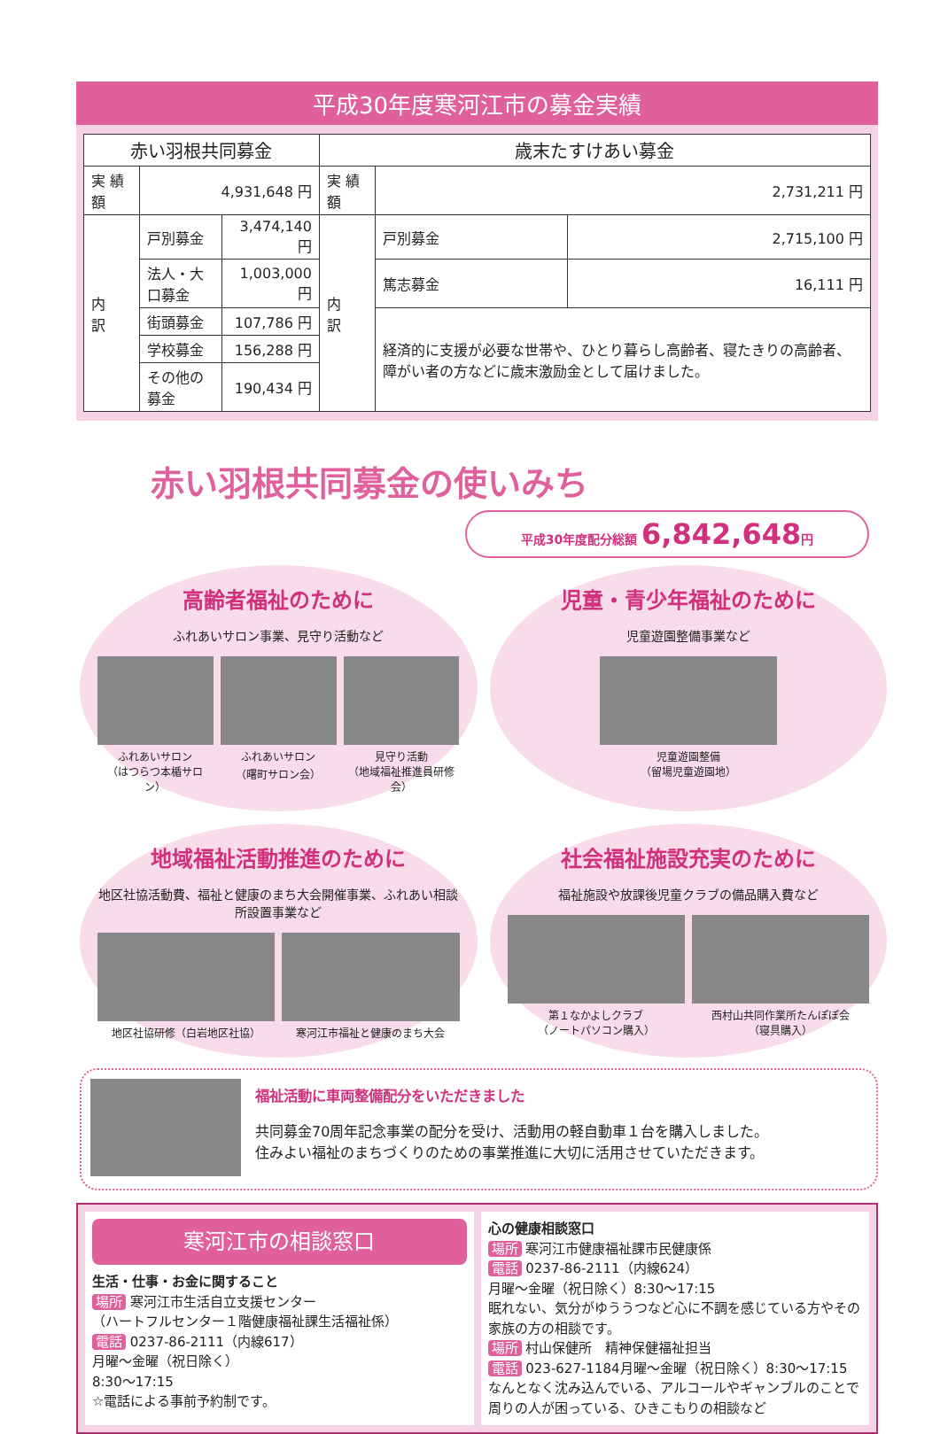平成30年度寒河江市の募金実績
| 赤い羽根共同募金 | | | 歳末たすけあい募金 | | |
| --- | --- | --- | --- | --- | --- |
| 実 績 額 | 4,931,648 円 | | 実 績 額 | 2,731,211 円 | |
| 内 訳 | 戸別募金 | 3,474,140 円 | 内 訳 | 戸別募金 | 2,715,100 円 |
| | 法人・大口募金 | 1,003,000 円 | | 篤志募金 | 16,111 円 |
| | 街頭募金 | 107,786 円 | | 経済的に支援が必要な世帯や、ひとり暮らし高齢者、寝たきりの高齢者、障がい者の方などに歳末激励金として届けました。 | |
| | 学校募金 | 156,288 円 | | | |
| | その他の募金 | 190,434 円 | | | |
赤い羽根共同募金の使いみち
平成30年度配分総額 6,842,648円
高齢者福祉のために
ふれあいサロン事業、見守り活動など
ふれあいサロン
（はつらつ本楯サロン）
ふれあいサロン
（曙町サロン会）
見守り活動
（地域福祉推進員研修会）
児童・青少年福祉のために
児童遊園整備事業など
児童遊園整備
（留場児童遊園地）
地域福祉活動推進のために
地区社協活動費、福祉と健康のまち大会開催事業、ふれあい相談所設置事業など
地区社協研修（白岩地区社協） 寒河江市福祉と健康のまち大会
社会福祉施設充実のために
福祉施設や放課後児童クラブの備品購入費など
第１なかよしクラブ
（ノートパソコン購入）
西村山共同作業所たんぽぽ会
（寝具購入）
福祉活動に車両整備配分をいただきました
共同募金70周年記念事業の配分を受け、活動用の軽自動車１台を購入しました。
住みよい福祉のまちづくりのための事業推進に大切に活用させていただきます。
寒河江市の相談窓口
生活・仕事・お金に関すること
場所 寒河江市生活自立支援センター
（ハートフルセンター１階健康福祉課生活福祉係）
電話 0237-86-2111（内線617）
月曜～金曜（祝日除く）
8:30～17:15
☆電話による事前予約制です。
心の健康相談窓口
場所 寒河江市健康福祉課市民健康係
電話 0237-86-2111（内線624）
月曜～金曜（祝日除く）8:30～17:15
眠れない、気分がゆううつなど心に不調を感じている方やその家族の方の相談です。
場所 村山保健所　精神保健福祉担当
電話 023-627-1184月曜～金曜（祝日除く）8:30～17:15
なんとなく沈み込んでいる、アルコールやギャンブルのことで周りの人が困っている、ひきこもりの相談など